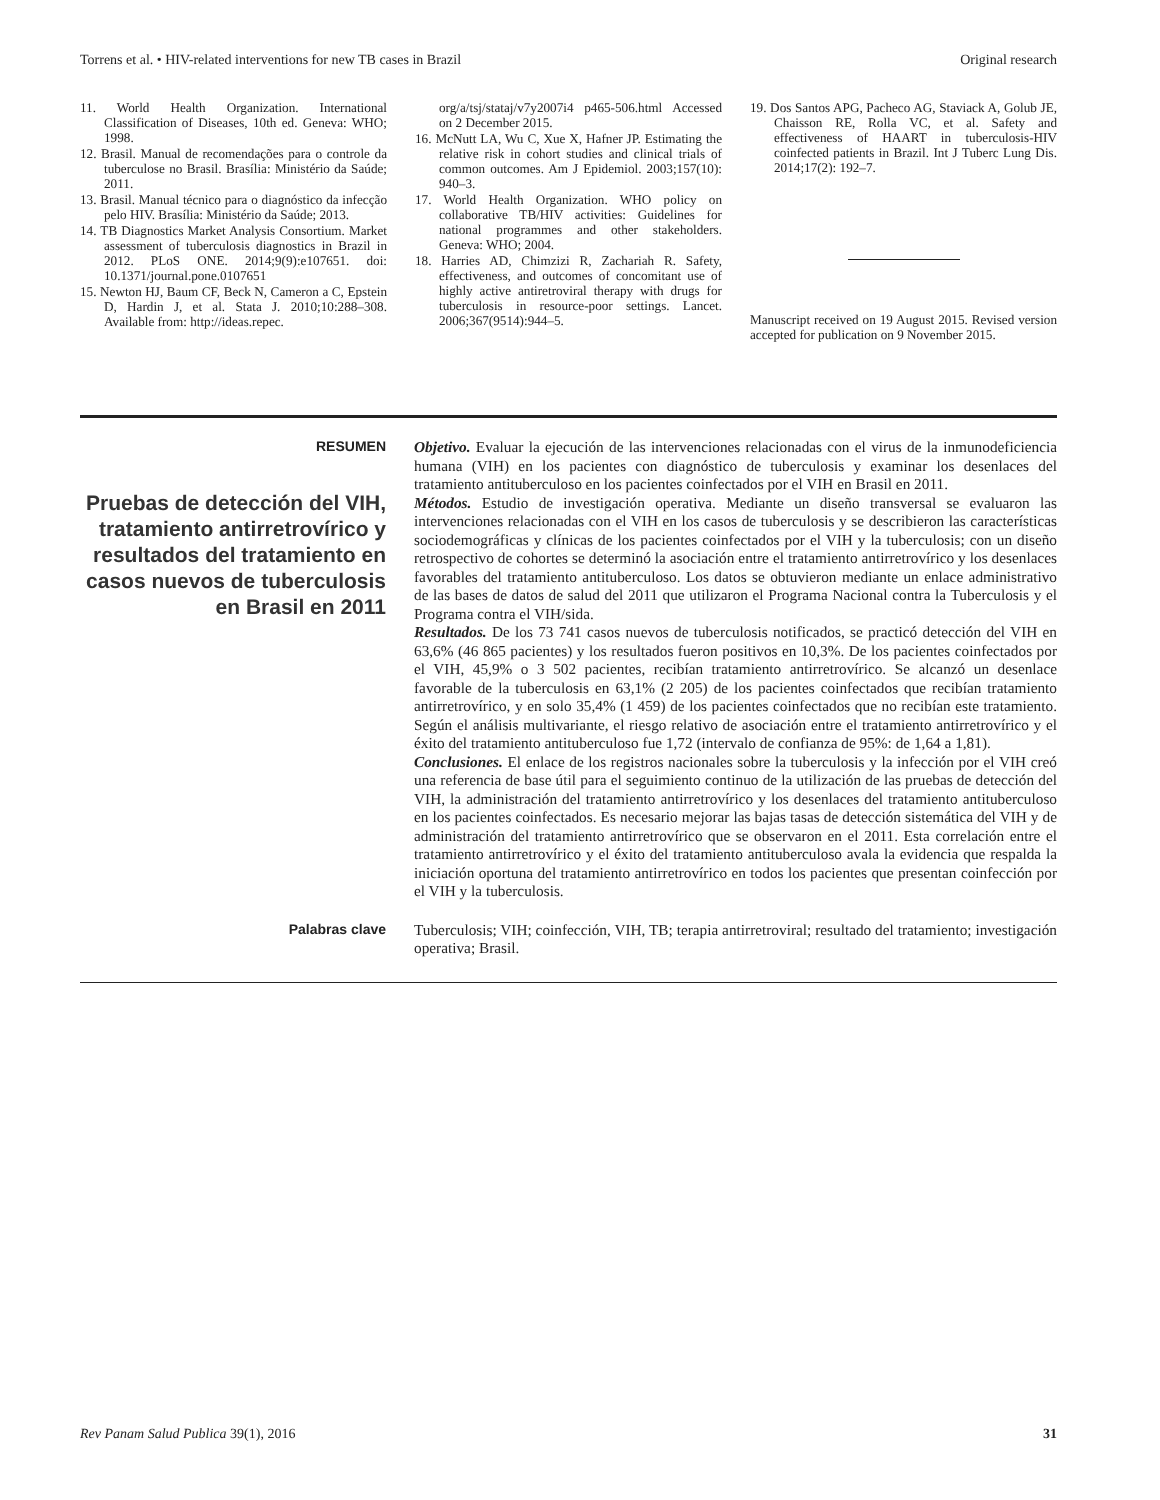Torrens et al. • HIV-related interventions for new TB cases in Brazil Original research
11. World Health Organization. International Classification of Diseases, 10th ed. Geneva: WHO; 1998.
12. Brasil. Manual de recomendações para o controle da tuberculose no Brasil. Brasília: Ministério da Saúde; 2011.
13. Brasil. Manual técnico para o diagnóstico da infecção pelo HIV. Brasília: Ministério da Saúde; 2013.
14. TB Diagnostics Market Analysis Consortium. Market assessment of tuberculosis diagnostics in Brazil in 2012. PLoS ONE. 2014;9(9):e107651. doi: 10.1371/journal.pone.0107651
15. Newton HJ, Baum CF, Beck N, Cameron a C, Epstein D, Hardin J, et al. Stata J. 2010;10:288–308. Available from: http://ideas.repec.
org/a/tsj/stataj/v7y2007i4 p465-506.html Accessed on 2 December 2015.
16. McNutt LA, Wu C, Xue X, Hafner JP. Estimating the relative risk in cohort studies and clinical trials of common outcomes. Am J Epidemiol. 2003;157(10): 940–3.
17. World Health Organization. WHO policy on collaborative TB/HIV activities: Guidelines for national programmes and other stakeholders. Geneva: WHO; 2004.
18. Harries AD, Chimzizi R, Zachariah R. Safety, effectiveness, and outcomes of concomitant use of highly active antiretroviral therapy with drugs for tuberculosis in resource-poor settings. Lancet. 2006;367(9514):944–5.
19. Dos Santos APG, Pacheco AG, Staviack A, Golub JE, Chaisson RE, Rolla VC, et al. Safety and effectiveness of HAART in tuberculosis-HIV coinfected patients in Brazil. Int J Tuberc Lung Dis. 2014;17(2): 192–7.
Manuscript received on 19 August 2015. Revised version accepted for publication on 9 November 2015.
RESUMEN
Pruebas de detección del VIH, tratamiento antirretrovírico y resultados del tratamiento en casos nuevos de tuberculosis en Brasil en 2011
Objetivo. Evaluar la ejecución de las intervenciones relacionadas con el virus de la inmunodeficiencia humana (VIH) en los pacientes con diagnóstico de tuberculosis y examinar los desenlaces del tratamiento antituberculoso en los pacientes coinfectados por el VIH en Brasil en 2011.
Métodos. Estudio de investigación operativa. Mediante un diseño transversal se evaluaron las intervenciones relacionadas con el VIH en los casos de tuberculosis y se describieron las características sociodemográficas y clínicas de los pacientes coinfectados por el VIH y la tuberculosis; con un diseño retrospectivo de cohortes se determinó la asociación entre el tratamiento antirretrovírico y los desenlaces favorables del tratamiento antituberculoso. Los datos se obtuvieron mediante un enlace administrativo de las bases de datos de salud del 2011 que utilizaron el Programa Nacional contra la Tuberculosis y el Programa contra el VIH/sida.
Resultados. De los 73 741 casos nuevos de tuberculosis notificados, se practicó detección del VIH en 63,6% (46 865 pacientes) y los resultados fueron positivos en 10,3%. De los pacientes coinfectados por el VIH, 45,9% o 3 502 pacientes, recibían tratamiento antirretrovírico. Se alcanzó un desenlace favorable de la tuberculosis en 63,1% (2 205) de los pacientes coinfectados que recibían tratamiento antirretrovírico, y en solo 35,4% (1 459) de los pacientes coinfectados que no recibían este tratamiento. Según el análisis multivariante, el riesgo relativo de asociación entre el tratamiento antirretrovírico y el éxito del tratamiento antituberculoso fue 1,72 (intervalo de confianza de 95%: de 1,64 a 1,81).
Conclusiones. El enlace de los registros nacionales sobre la tuberculosis y la infección por el VIH creó una referencia de base útil para el seguimiento continuo de la utilización de las pruebas de detección del VIH, la administración del tratamiento antirretrovírico y los desenlaces del tratamiento antituberculoso en los pacientes coinfectados. Es necesario mejorar las bajas tasas de detección sistemática del VIH y de administración del tratamiento antirretrovírico que se observaron en el 2011. Esta correlación entre el tratamiento antirretrovírico y el éxito del tratamiento antituberculoso avala la evidencia que respalda la iniciación oportuna del tratamiento antirretrovírico en todos los pacientes que presentan coinfección por el VIH y la tuberculosis.
Palabras clave
Tuberculosis; VIH; coinfección, VIH, TB; terapia antirretroviral; resultado del tratamiento; investigación operativa; Brasil.
Rev Panam Salud Publica 39(1), 2016 31